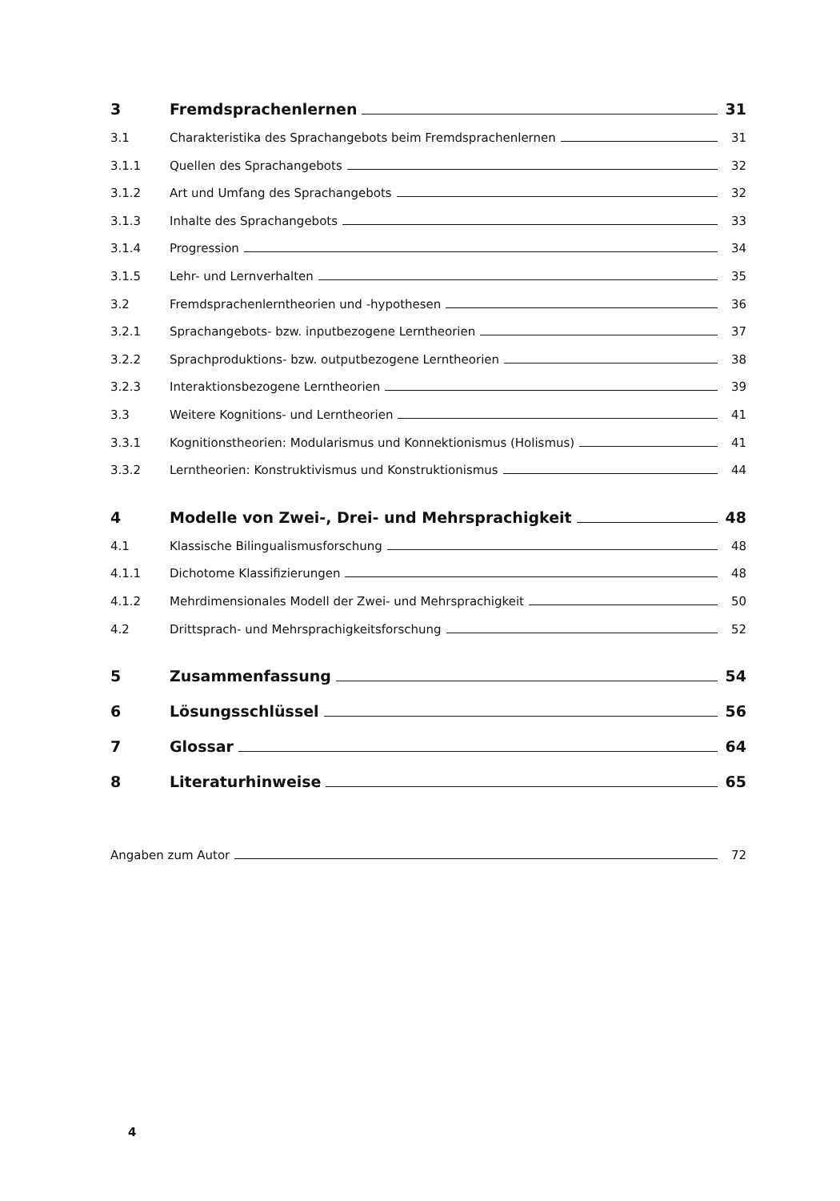3 Fremdsprachenlernen 31
3.1 Charakteristika des Sprachangebots beim Fremdsprachenlernen 31
3.1.1 Quellen des Sprachangebots 32
3.1.2 Art und Umfang des Sprachangebots 32
3.1.3 Inhalte des Sprachangebots 33
3.1.4 Progression 34
3.1.5 Lehr- und Lernverhalten 35
3.2 Fremdsprachenlerntheorien und -hypothesen 36
3.2.1 Sprachangebots- bzw. inputbezogene Lerntheorien 37
3.2.2 Sprachproduktions- bzw. outputbezogene Lerntheorien 38
3.2.3 Interaktionsbezogene Lerntheorien 39
3.3 Weitere Kognitions- und Lerntheorien 41
3.3.1 Kognitionstheorien: Modularismus und Konnektionismus (Holismus) 41
3.3.2 Lerntheorien: Konstruktivismus und Konstruktionismus 44
4 Modelle von Zwei-, Drei- und Mehrsprachigkeit 48
4.1 Klassische Bilingualismusforschung 48
4.1.1 Dichotome Klassifizierungen 48
4.1.2 Mehrdimensionales Modell der Zwei- und Mehrsprachigkeit 50
4.2 Drittsprach- und Mehrsprachigkeitsforschung 52
5 Zusammenfassung 54
6 Lösungsschlüssel 56
7 Glossar 64
8 Literaturhinweise 65
Angaben zum Autor 72
4